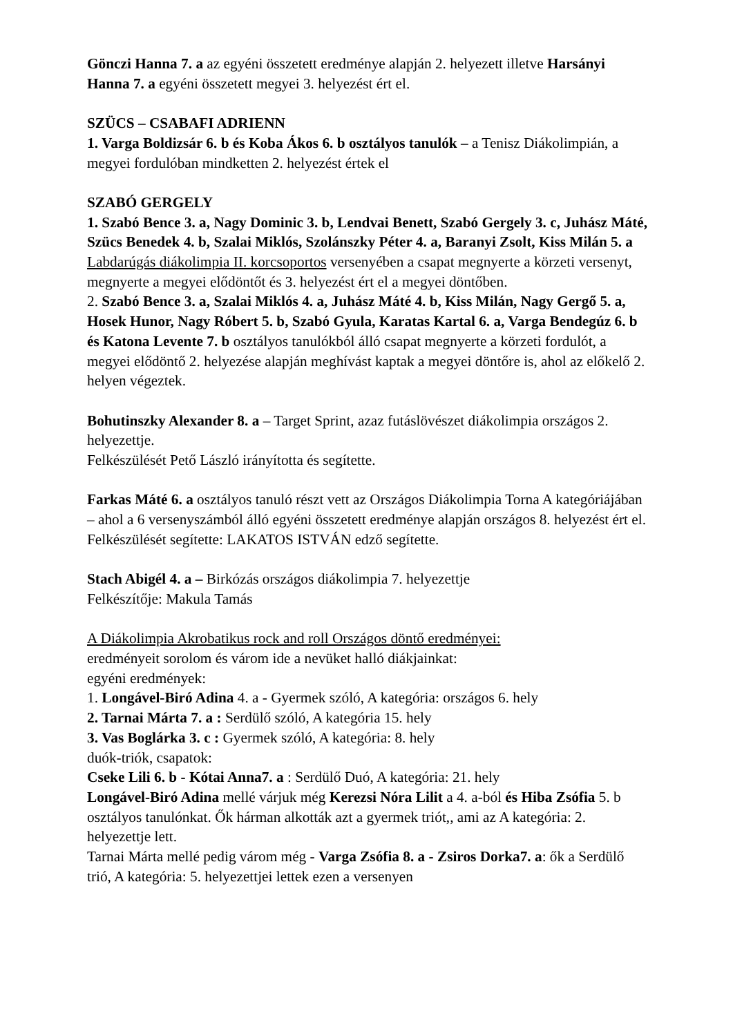Gönczi Hanna 7. a az egyéni összetett eredménye alapján 2. helyezett illetve Harsányi Hanna 7. a egyéni összetett megyei 3. helyezést ért el.
SZÜCS – CSABAFI ADRIENN
1. Varga Boldizsár 6. b és Koba Ákos 6. b osztályos tanulók – a Tenisz Diákolimpián, a megyei fordulóban mindketten 2. helyezést értek el
SZABÓ GERGELY
1. Szabó Bence 3. a, Nagy Dominic 3. b, Lendvai Benett, Szabó Gergely 3. c, Juhász Máté, Szücs Benedek 4. b, Szalai Miklós, Szolánszky Péter 4. a, Baranyi Zsolt, Kiss Milán 5. a
Labdarúgás diákolimpia II. korcsoportos versenyében a csapat megnyerte a körzeti versenyt, megnyerte a megyei elődöntőt és 3. helyezést ért el a megyei döntőben.
2. Szabó Bence 3. a, Szalai Miklós 4. a, Juhász Máté 4. b, Kiss Milán, Nagy Gergő 5. a, Hosek Hunor, Nagy Róbert 5. b, Szabó Gyula, Karatas Kartal 6. a, Varga Bendegúz 6. b és Katona Levente 7. b osztályos tanulókból álló csapat megnyerte a körzeti fordulót, a megyei elődöntő 2. helyezése alapján meghívást kaptak a megyei döntőre is, ahol az előkelő 2. helyen végeztek.
Bohutinszky Alexander 8. a – Target Sprint, azaz futáslövészet diákolimpia országos 2. helyezettje.
Felkészülését Pető László irányította és segítette.
Farkas Máté 6. a osztályos tanuló részt vett az Országos Diákolimpia Torna A kategóriájában – ahol a 6 versenyszámból álló egyéni összetett eredménye alapján országos 8. helyezést ért el.
Felkészülését segítette: LAKATOS ISTVÁN edző segítette.
Stach Abigél 4. a – Birkózás országos diákolimpia 7. helyezettje
Felkészítője: Makula Tamás
A Diákolimpia Akrobatikus rock and roll Országos döntő eredményei:
eredményeit sorolom és várom ide a nevüket halló diákjainkat:
egyéni eredmények:
1. Longável-Biró Adina 4. a - Gyermek szóló, A kategória: országos 6. hely
2. Tarnai Márta 7. a : Serdülő szóló, A kategória 15. hely
3. Vas Boglárka 3. c : Gyermek szóló, A kategória: 8. hely
duók-triók, csapatok:
Cseke Lili 6. b - Kótai Anna7. a : Serdülő Duó, A kategória: 21. hely
Longável-Biró Adina mellé várjuk még Kerezsi Nóra Lilit a 4. a-ból és Hiba Zsófia 5. b osztályos tanulónkat. Ők hárman alkották azt a gyermek triót,, ami az A kategória: 2. helyezettje lett.
Tarnai Márta mellé pedig várom még - Varga Zsófia 8. a - Zsiros Dorka7. a: ők a Serdülő trió, A kategória: 5. helyezettjei lettek ezen a versenyen